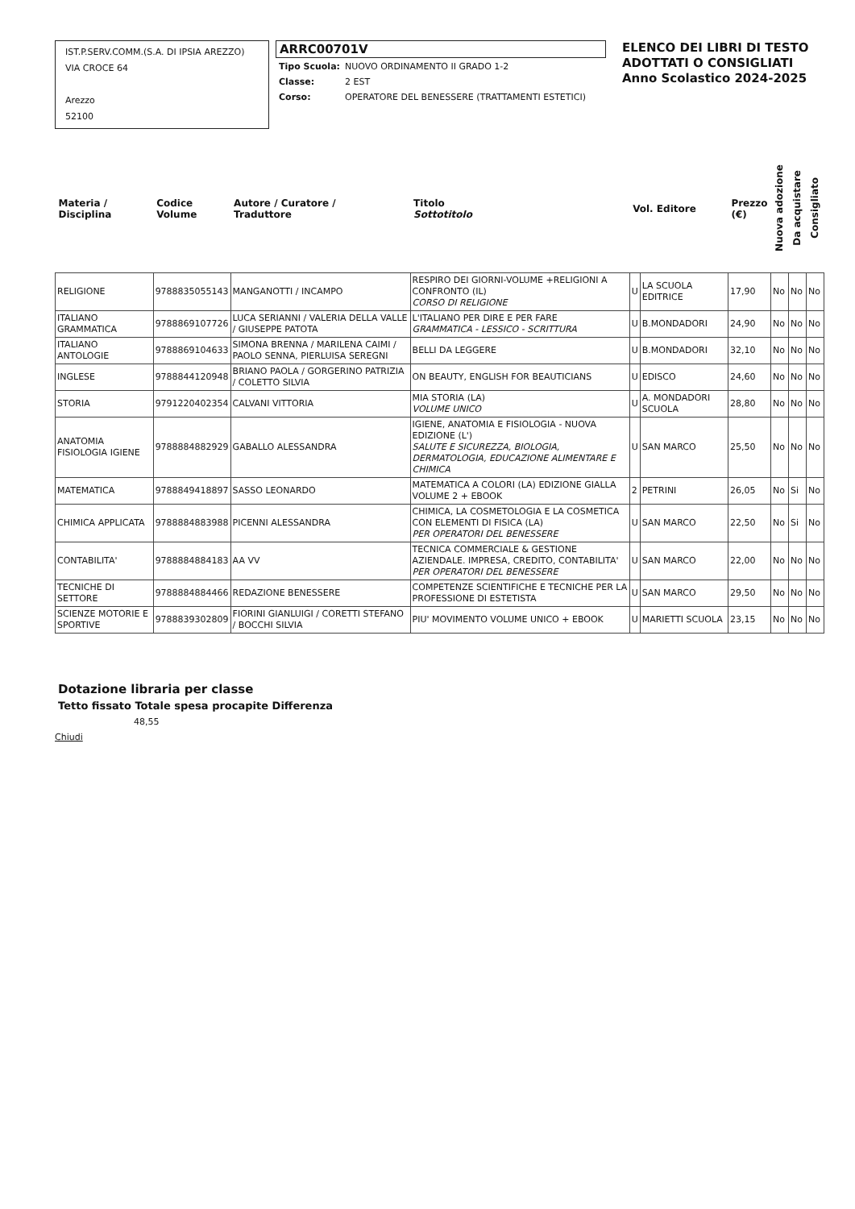IST.P.SERV.COMM.(S.A. DI IPSIA AREZZO)
VIA CROCE 64
Arezzo
52100
ARRC00701V
| Tipo Scuola: | NUOVO ORDINAMENTO II GRADO 1-2 |
| Classe: | 2 EST |
| Corso: | OPERATORE DEL BENESSERE (TRATTAMENTI ESTETICI) |
ELENCO DEI LIBRI DI TESTO
ADOTTATI O CONSIGLIATI
Anno Scolastico 2024-2025
| Materia / Disciplina | Codice Volume | Autore / Curatore / Traduttore | Titolo Sottotitolo | Vol. Editore | | Prezzo (€) | Nuova adozione | Da acquistare | Consigliato |
| --- | --- | --- | --- | --- | --- | --- | --- | --- | --- |
| RELIGIONE | 9788835055143 | MANGANOTTI / INCAMPO | RESPIRO DEI GIORNI-VOLUME +RELIGIONI A CONFRONTO (IL) CORSO DI RELIGIONE | U | LA SCUOLA EDITRICE | 17,90 | No | No | No |
| ITALIANO GRAMMATICA | 9788869107726 | LUCA SERIANNI / VALERIA DELLA VALLE / GIUSEPPE PATOTA | L'ITALIANO PER DIRE E PER FARE GRAMMATICA - LESSICO - SCRITTURA | U | B.MONDADORI | 24,90 | No | No | No |
| ITALIANO ANTOLOGIE | 9788869104633 | SIMONA BRENNA / MARILENA CAIMI / PAOLO SENNA, PIERLUISA SEREGNI | BELLI DA LEGGERE | U | B.MONDADORI | 32,10 | No | No | No |
| INGLESE | 9788844120948 | BRIANO PAOLA / GORGERINO PATRIZIA / COLETTO SILVIA | ON BEAUTY, ENGLISH FOR BEAUTICIANS | U | EDISCO | 24,60 | No | No | No |
| STORIA | 9791220402354 | CALVANI VITTORIA | MIA STORIA (LA) VOLUME UNICO | U | A. MONDADORI SCUOLA | 28,80 | No | No | No |
| ANATOMIA FISIOLOGIA IGIENE | 9788884882929 | GABALLO ALESSANDRA | IGIENE, ANATOMIA E FISIOLOGIA - NUOVA EDIZIONE (L') SALUTE E SICUREZZA, BIOLOGIA, DERMATOLOGIA, EDUCAZIONE ALIMENTARE E CHIMICA | U | SAN MARCO | 25,50 | No | No | No |
| MATEMATICA | 9788849418897 | SASSO LEONARDO | MATEMATICA A COLORI (LA) EDIZIONE GIALLA VOLUME 2 + EBOOK | 2 | PETRINI | 26,05 | No | Si | No |
| CHIMICA APPLICATA | 9788884883988 | PICENNI ALESSANDRA | CHIMICA, LA COSMETOLOGIA E LA COSMETICA CON ELEMENTI DI FISICA (LA) PER OPERATORI DEL BENESSERE | U | SAN MARCO | 22,50 | No | Si | No |
| CONTABILITA' | 9788884884183 | AA VV | TECNICA COMMERCIALE & GESTIONE AZIENDALE. IMPRESA, CREDITO, CONTABILITA' PER OPERATORI DEL BENESSERE | U | SAN MARCO | 22,00 | No | No | No |
| TECNICHE DI SETTORE | 9788884884466 | REDAZIONE BENESSERE | COMPETENZE SCIENTIFICHE E TECNICHE PER LA PROFESSIONE DI ESTETISTA | U | SAN MARCO | 29,50 | No | No | No |
| SCIENZE MOTORIE E SPORTIVE | 9788839302809 | FIORINI GIANLUIGI / CORETTI STEFANO / BOCCHI SILVIA | PIU' MOVIMENTO VOLUME UNICO + EBOOK | U | MARIETTI SCUOLA | 23,15 | No | No | No |
Dotazione libraria per classe
Tetto fissato Totale spesa procapite Differenza
48,55
Chiudi